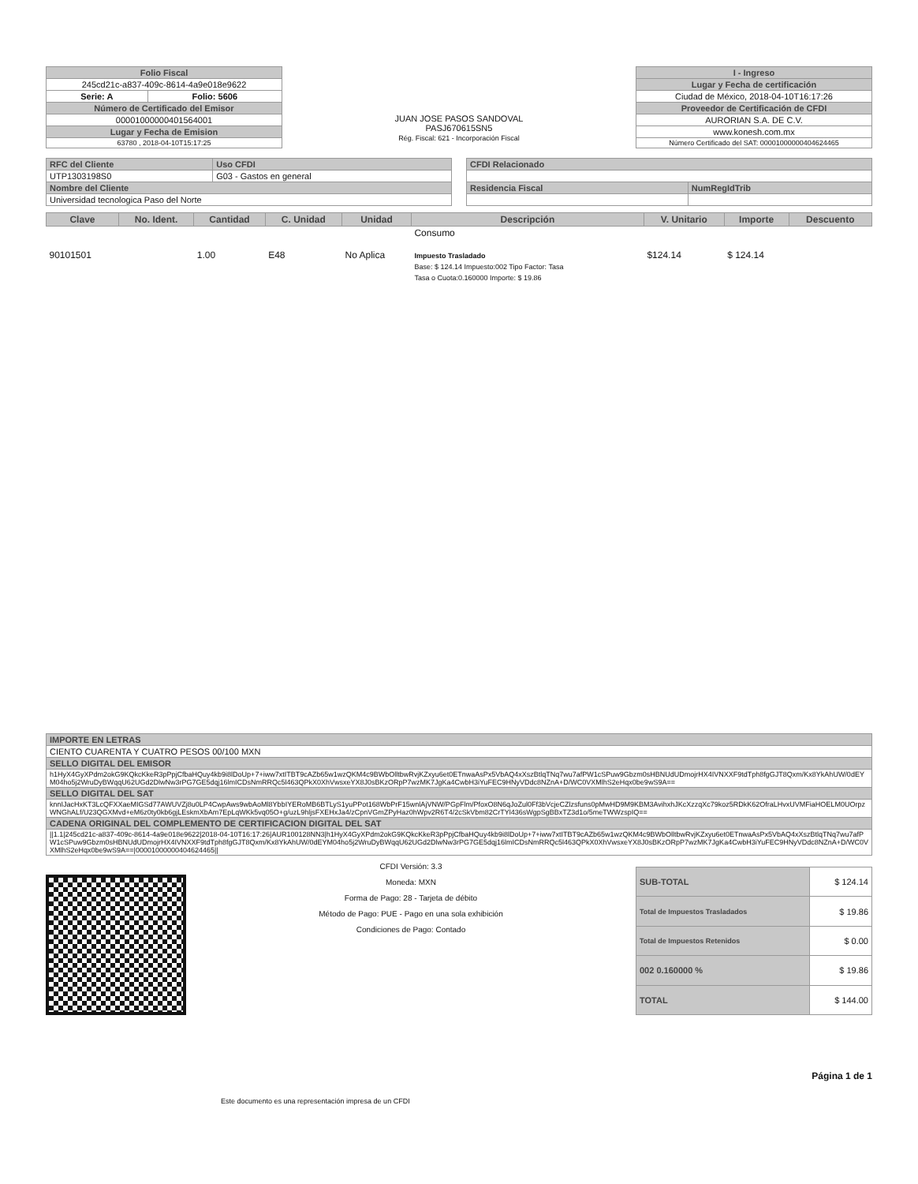| Folio Fiscal | |
| 245cd21c-a837-409c-8614-4a9e018e9622 | |
| Serie: A | Folio: 5606 |
| Número de Certificado del Emisor | |
| 00001000000401564001 | |
| Lugar y Fecha de Emision | |
| 63780 , 2018-04-10T15:17:25 | |
JUAN JOSE PASOS SANDOVAL
PASJ670615SN5
Rég. Fiscal: 621 - Incorporación Fiscal
| I - Ingreso |
| Lugar y Fecha de certificación |
| Ciudad de México, 2018-04-10T16:17:26 |
| Proveedor de Certificación de CFDI |
| AURORIAN S.A. DE C.V. |
| www.konesh.com.mx |
| Número Certificado del SAT: 00001000000404624465 |
| RFC del Cliente | Uso CFDI |
| UTP1303198S0 | G03 - Gastos en general |
| Nombre del Cliente | |
| Universidad tecnologica Paso del Norte | |
| CFDI Relacionado | |
| Residencia Fiscal | NumRegIdTrib |
| Clave | No. Ident. | Cantidad | C. Unidad | Unidad | Descripción | V. Unitario | Importe | Descuento |
| --- | --- | --- | --- | --- | --- | --- | --- | --- |
| 90101501 | | 1.00 | E48 | No Aplica | Consumo Impuesto Trasladado Base: $ 124.14 Impuesto:002 Tipo Factor: Tasa Tasa o Cuota:0.160000 Importe: $ 19.86 | $124.14 | $ 124.14 | |
| IMPORTE EN LETRAS |
| CIENTO CUARENTA Y CUATRO PESOS 00/100 MXN |
| SELLO DIGITAL DEL EMISOR |
| h1HyX4GyXPdm2okG9KQkcKkeR3pPpjCfbaHQuy4kb9i8lDoUp+7+iww7xtITBT9cAZb65w1wzQKM4c9BWbOlltbwRvjKZxyu6et0ETnwaAsPx5VbAQ4xXszBtlqTNq7wu7afPW1cSPuw9Gbzm0sHBNUdUDmojrHX4IVNXXF9tdTph8fgGJT8Qxm/Kx8YkAhUW/0dEYM04ho5j2WruDyBWqqU62UGd2DlwNw3rPG7GE5dqj16lmICDsNmRRQc5l463QPkX0XhVwsxeYX8J0sBKzORpP7wzMK7JgKa4CwbH3iYuFEC9HNyVDdc8NZnA+D/WC0VXMlhS2eHqx0be9wS9A== |
| SELLO DIGITAL DEL SAT |
| knnIJacHxKT3LcQFXXaeMIGSd77AWUVZj8u0LP4CwpAws9wbAoMl8YbbIYERoMB6BTLyS1yuPPot168WbPrF15wnlAjVNW/PGpFlm/PfoxO8N6qJoZul0Ff3bVcjeCZlzsfuns0pMwHD9M9KBM3AvihxhJKcXzzqXc79koz5RDkK62OfraLHvxUVMFiaHOELM0UOrpzWNGhALf/U23QGXMvd+eM6z0ty0kb6gjLEskmXbAm7EpLqWKk5vq05O+g/uzL9hljsFXEHxJa4/zCpnVGmZPyHaz0hWpv2R6T4/2cSkVbm82CrTYl436sWgpSgBBxTZ3d1o/5meTWWzspIQ== |
| CADENA ORIGINAL DEL COMPLEMENTO DE CERTIFICACION DIGITAL DEL SAT |
| //1.1/245cd21c-a837-409c-8614-4a9e018e9622/2018-04-10T16:17:26/AUR100128NN3/h1HyX4GyXPdm2okG9KQkcKkeR3pPpjCfbaHQuy4kb9i8lDoUp+7+iww7xtITBT9cAZb65w1wzQKM4c9BWbOlltbwRvjKZxyu6et0ETnwaAsPx5VbAQ4xXszBtlqTNq7wu7afPW1cSPuw9Gbzm0sHBNUdUDmojrHX4IVNXXF9tdTph8fgGJT8Qxm/Kx8YkAhUW/0dEYM04ho5j2WruDyBWqqU62UGd2DlwNw3rPG7GE5dqj16lmICDsNmRRQc5l463QPkX0XhVwsxeYX8J0sBKzORpP7wzMK7JgKa4CwbH3iYuFEC9HNyVDdc8NZnA+D/WC0VXMlhS2eHqx0be9wS9A==/00001000000404624465// |
CFDI Versión: 3.3
Moneda: MXN
Forma de Pago: 28 - Tarjeta de débito
Método de Pago: PUE - Pago en una sola exhibición
Condiciones de Pago: Contado
| SUB-TOTAL | $ 124.14 |
| Total de Impuestos Trasladados | $ 19.86 |
| Total de Impuestos Retenidos | $ 0.00 |
| 002 0.160000 % | $ 19.86 |
| TOTAL | $ 144.00 |
Página 1 de 1
Este documento es una representación impresa de un CFDI